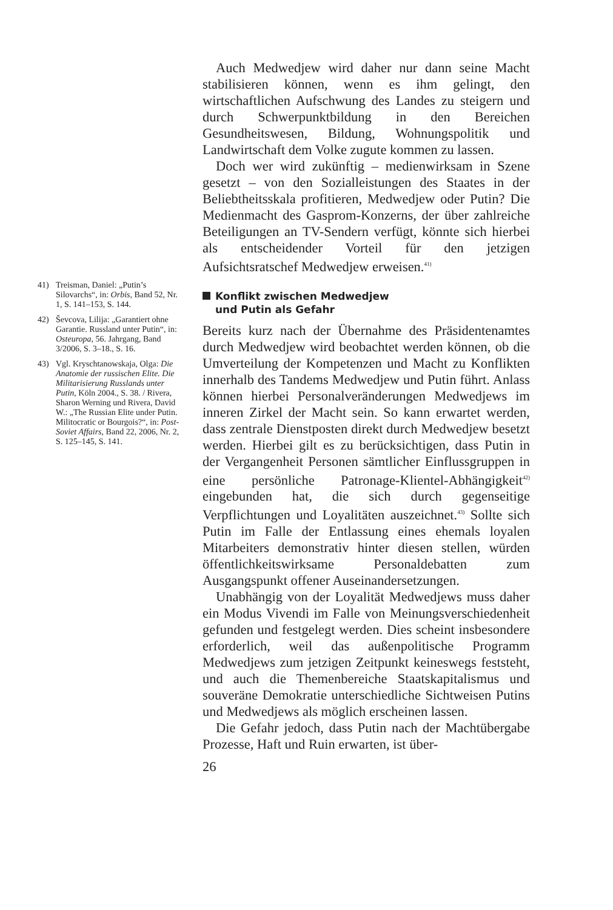41) Treisman, Daniel: „Putin’s Silovarchs“, in: Orbis, Band 52, Nr. 1, S. 141–153, S. 144.
42) Ševcova, Lilija: „Garantiert ohne Garantie. Russland unter Putin“, in: Osteuropa, 56. Jahrgang, Band 3/2006, S. 3–18., S. 16.
43) Vgl. Kryschtanowskaja, Olga: Die Anatomie der russischen Elite. Die Militarisierung Russlands unter Putin, Köln 2004., S. 38. / Rivera, Sharon Werning und Rivera, David W.: „The Russian Elite under Putin. Militocratic or Bourgois?“, in: Post-Soviet Affairs, Band 22, 2006, Nr. 2, S. 125–145, S. 141.
Auch Medwedjew wird daher nur dann seine Macht stabilisieren können, wenn es ihm gelingt, den wirtschaftlichen Aufschwung des Landes zu steigern und durch Schwerpunktbildung in den Bereichen Gesundheitswesen, Bildung, Wohnungspolitik und Landwirtschaft dem Volke zugute kommen zu lassen.
Doch wer wird zukünftig – medienwirksam in Szene gesetzt – von den Sozialleistungen des Staates in der Beliebtheitsskala profitieren, Medwedjew oder Putin? Die Medienmacht des Gasprom-Konzerns, der über zahlreiche Beteiligungen an TV-Sendern verfügt, könnte sich hierbei als entscheidender Vorteil für den jetzigen Aufsichtsratschef Medwedjew erweisen.<sup>41)</sup>
Konflikt zwischen Medwedjew
und Putin als Gefahr
Bereits kurz nach der Übernahme des Präsidentenamtes durch Medwedjew wird beobachtet werden können, ob die Umverteilung der Kompetenzen und Macht zu Konflikten innerhalb des Tandems Medwedjew und Putin führt. Anlass können hierbei Personalveränderungen Medwedjews im inneren Zirkel der Macht sein. So kann erwartet werden, dass zentrale Dienstposten direkt durch Medwedjew besetzt werden. Hierbei gilt es zu berücksichtigen, dass Putin in der Vergangenheit Personen sämtlicher Einflussgruppen in eine persönliche Patronage-Klientel-Abhängigkeit<sup>42)</sup> eingebunden hat, die sich durch gegenseitige Verpflichtungen und Loyalitäten auszeichnet.<sup>43)</sup> Sollte sich Putin im Falle der Entlassung eines ehemals loyalen Mitarbeiters demonstrativ hinter diesen stellen, würden öffentlichkeitswirksame Personaldebatten zum Ausgangspunkt offener Auseinandersetzungen.
Unabhängig von der Loyalität Medwedjews muss daher ein Modus Vivendi im Falle von Meinungsverschiedenheit gefunden und festgelegt werden. Dies scheint insbesondere erforderlich, weil das außenpolitische Programm Medwedjews zum jetzigen Zeitpunkt keineswegs feststeht, und auch die Themenbereiche Staatskapitalismus und souveräne Demokratie unterschiedliche Sichtweisen Putins und Medwedjews als möglich erscheinen lassen.
Die Gefahr jedoch, dass Putin nach der Machtübergabe Prozesse, Haft und Ruin erwarten, ist über-
26